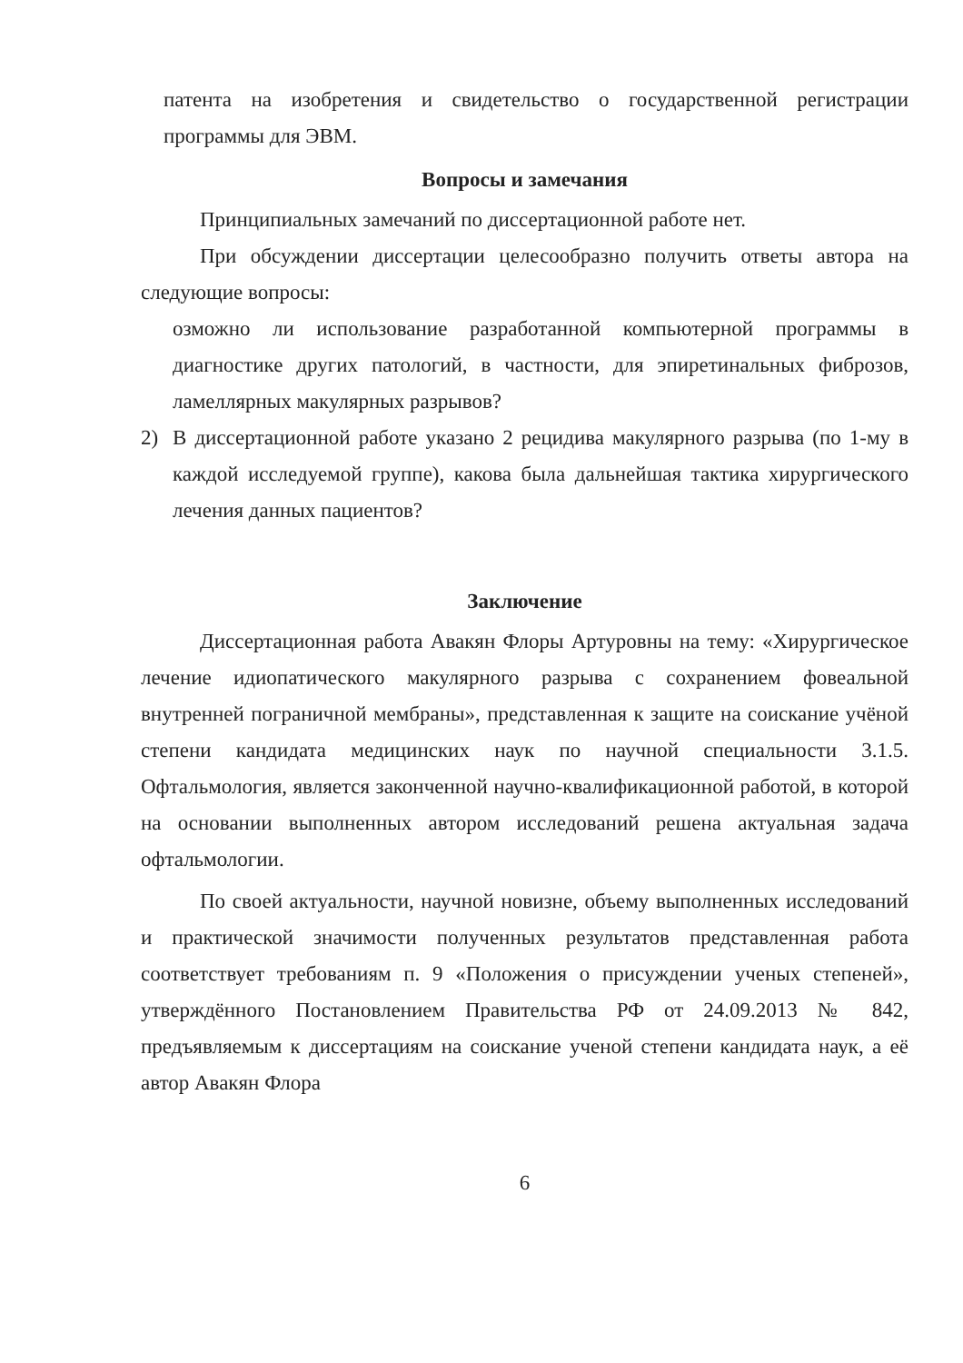патента на изобретения и свидетельство о государственной регистрации программы для ЭВМ.
Вопросы и замечания
Принципиальных замечаний по диссертационной работе нет.
При обсуждении диссертации целесообразно получить ответы автора на следующие вопросы:
озможно ли использование разработанной компьютерной программы в диагностике других патологий, в частности, для эпиретинальных фиброзов, ламеллярных макулярных разрывов?
2) В диссертационной работе указано 2 рецидива макулярного разрыва (по 1-му в каждой исследуемой группе), какова была дальнейшая тактика хирургического лечения данных пациентов?
Заключение
Диссертационная работа Авакян Флоры Артуровны на тему: «Хирургическое лечение идиопатического макулярного разрыва с сохранением фовеальной внутренней пограничной мембраны», представленная к защите на соискание учёной степени кандидата медицинских наук по научной специальности 3.1.5. Офтальмология, является законченной научно-квалификационной работой, в которой на основании выполненных автором исследований решена актуальная задача офтальмологии.
По своей актуальности, научной новизне, объему выполненных исследований и практической значимости полученных результатов представленная работа соответствует требованиям п. 9 «Положения о присуждении ученых степеней», утверждённого Постановлением Правительства РФ от 24.09.2013 № 842, предъявляемым к диссертациям на соискание ученой степени кандидата наук, а её автор Авакян Флора
6